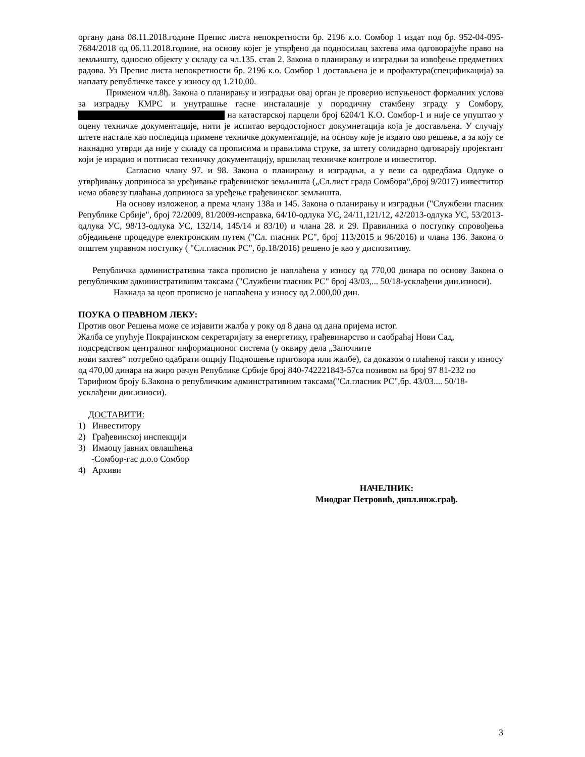органу дана 08.11.2018.године Препис листа непокретности бр. 2196 к.о. Сомбор 1 издат под бр. 952-04-095-7684/2018 од 06.11.2018.године, на основу којег је утврђено да подносилац захтева има одговорајуће право на земљишту, односно објекту у складу са чл.135. став 2. Закона о планирању и изградњи за извођење предметних радова. Уз Препис листа непокретности бр. 2196 к.о. Сомбор 1 достављена је и профактура(спецификација) за наплату републичке таксе у износу од 1.210,00.
Применом чл.8ђ. Закона о планирању и изградњи овај орган је проверио испуњеност формалних услова за изградњу КМРС и унутрашње гасне инсталације у породичну стамбену зграду у Сомбору, на катастарској парцели број 6204/1 К.О. Сомбор-1 и није се упуштао у оцену техничке документације, нити је испитао веродостојност докумнетација која је достављена. У случају штете настале као последица примене техничке документације, на основу које је издато ово решење, а за коју се накнадно утврди да није у складу са прописима и правилима струке, за штету солидарно одговарају пројектант који је израдио и потписао техничку документацију, вршилац техничке контроле и инвеститор.
Сагласно члану 97. и 98. Закона о планирању и изградњи, а у вези са одредбама Одлуке о утврђивању доприноса за уређивање грађевинског земљишта („Сл.лист града Сомбора“,број 9/2017) инвеститор нема обавезу плаћања доприноса за уређење грађевинског земљишта.
На основу изложеног, а према члану 138а и 145. Закона о планирању и изградњи ("Службени гласник Републике Србије", број 72/2009, 81/2009-исправка, 64/10-одлука УС, 24/11,121/12, 42/2013-одлука УС, 53/2013-одлука УС, 98/13-одлука УС, 132/14, 145/14 и 83/10) и члана 28. и 29. Правилника о поступку спровођења обједињене процедуре електронским путем ("Сл. гласник РС", број 113/2015 и 96/2016) и члана 136. Закона о општем управном поступку ( "Сл.гласник РС", бр.18/2016) решено је као у диспозитиву.
Републичка административна такса прописно је наплаћена у износу од 770,00 динара по основу Закона о републичким административним таксама ("Службени гласник РС" број 43/03,... 50/18-усклађени дин.износи).
Накнада за цеоп прописно је наплаћена у износу од 2.000,00 дин.
ПОУКА О ПРАВНОМ ЛЕКУ:
Против овог Решења може се изјавити жалба у року од 8 дана од дана пријема истог.
Жалба се упућује Покрајинском секретаријату за енергетику, грађевинарство и саобраћај Нови Сад, подсредством централног информационог система (у оквиру дела „Започните
нови захтев“ потребно одабрати опцију Подношење приговора или жалбе), са доказом о плаћеној такси у износу од 470,00 динара на жиро рачун Републике Србије број 840-742221843-57са позивом на број 97 81-232 по Тарифном броју 6.Закона о републичким админстративним таксама("Сл.гласник РС",бр. 43/03.... 50/18-усклађени дин.износи).
ДОСТАВИТИ:
1) Инвеститору
2) Грађевинској инспекцији
3) Имаоцу јавних овлашћења
-Сомбор-гас д.о.о Сомбор
4) Архиви
НАЧЕЛНИК:
Миодраг Петровић, дипл.инж.грађ.
3